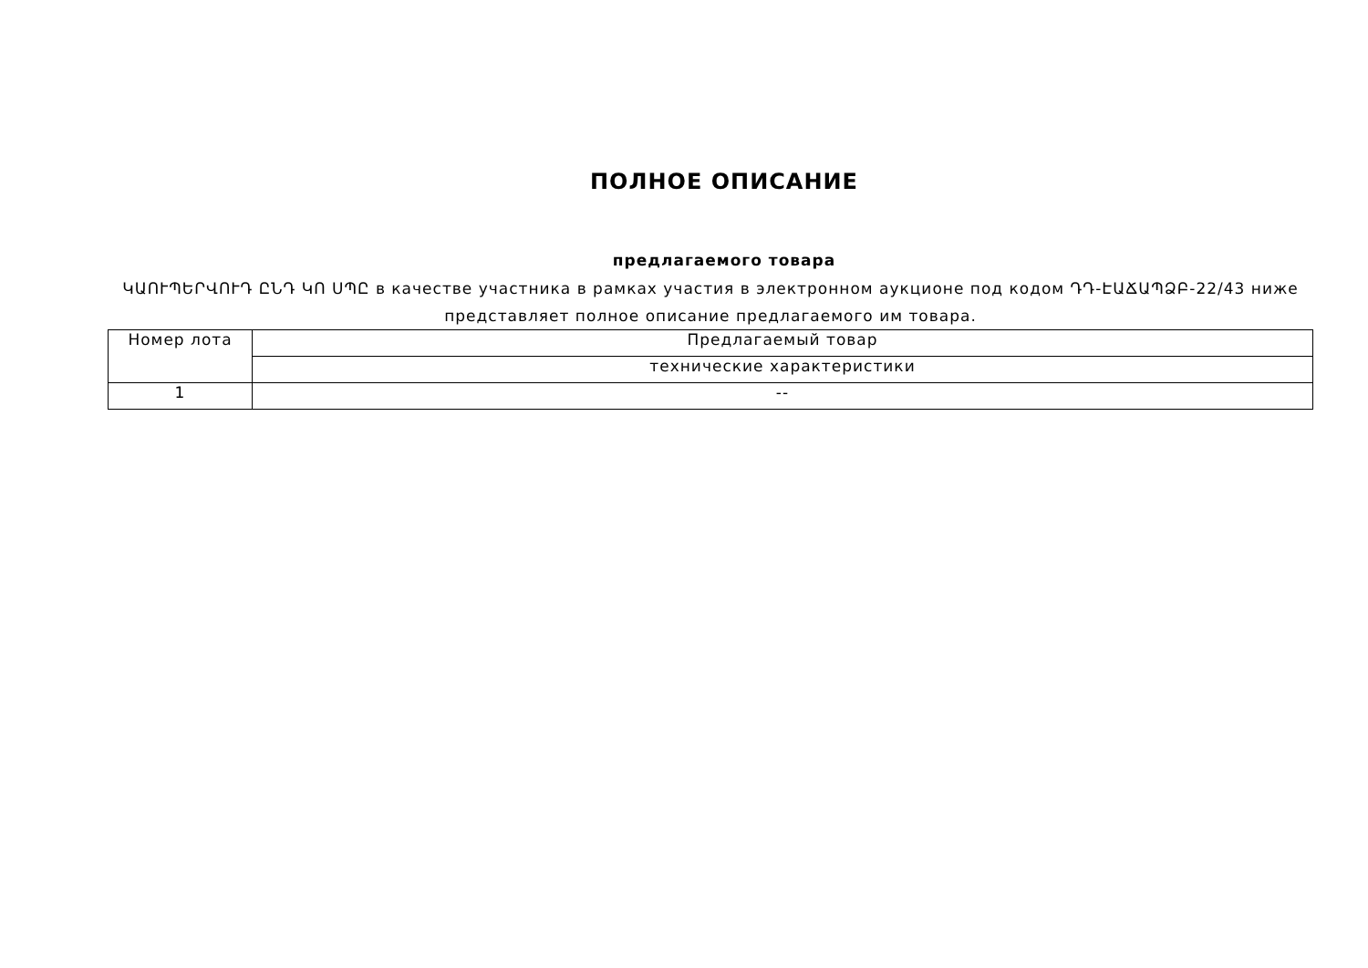ПОЛНОЕ ОПИСАНИЕ
предлагаемого товара
ԿԱՈՒՊԵՐՎՈՒԴ ԸՆԴ ԿՈ ՍՊԸ в качестве участника в рамках участия в электронном аукционе под кодом ԴԴ-ԷԱՃԱՊՁԲ-22/43 ниже представляет полное описание предлагаемого им товара.
| Номер лота | Предлагаемый товар |
| | технические характеристики |
| 1 | -- |